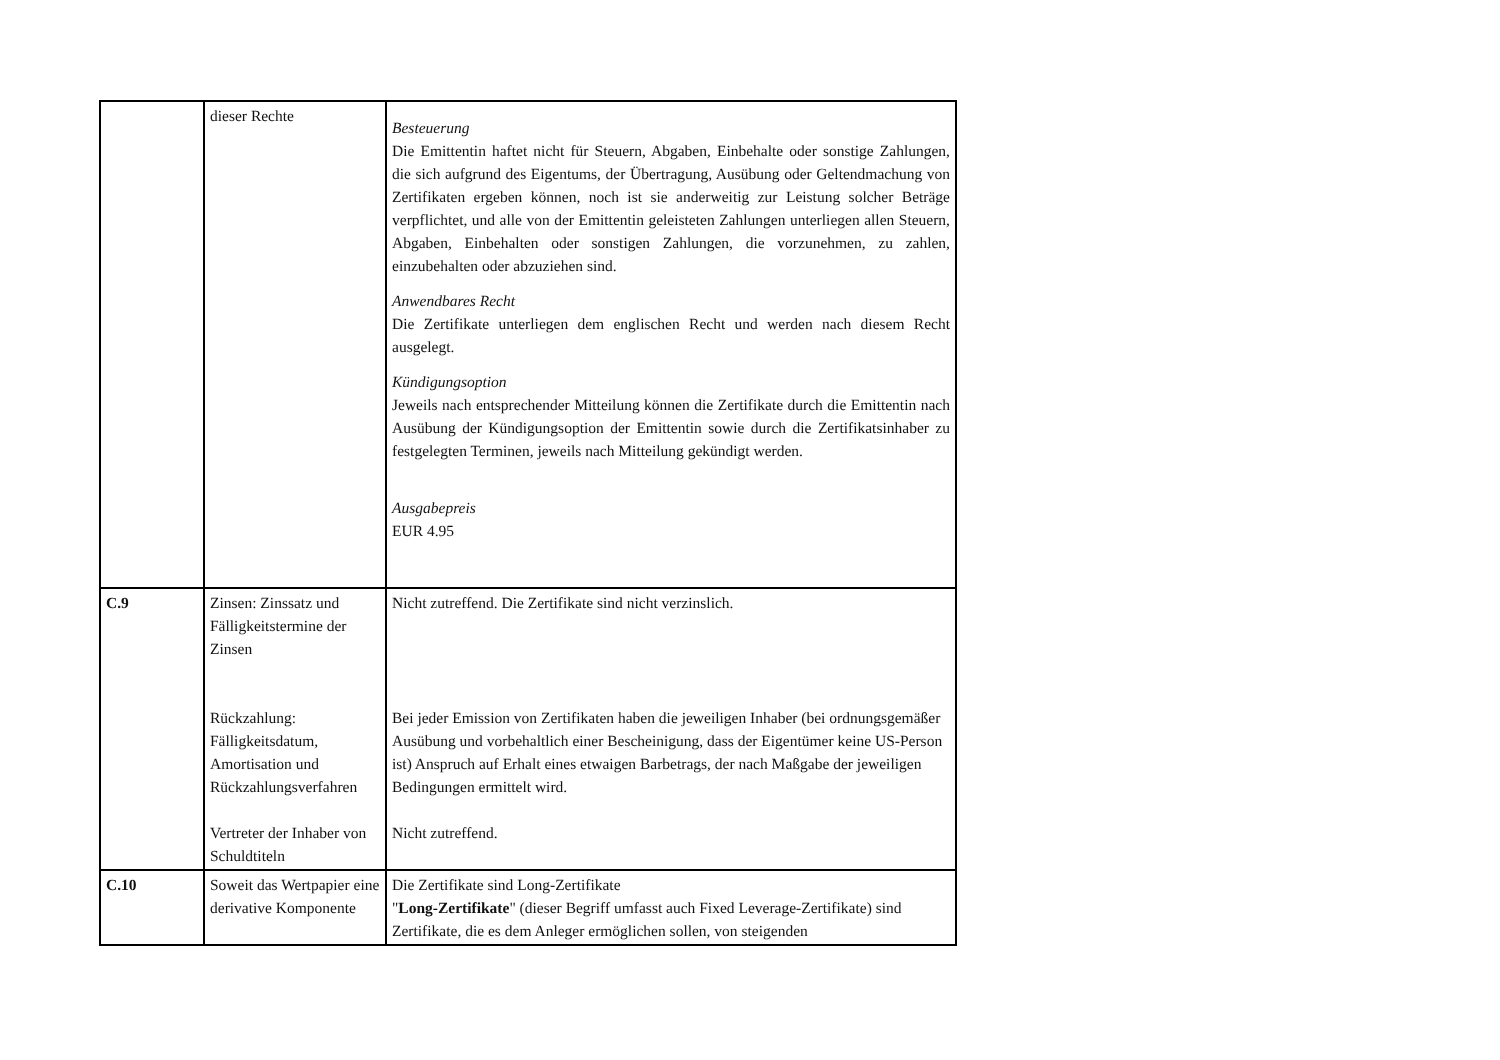| | dieser Rechte | Besteuerung Die Emittentin haftet nicht für Steuern, Abgaben, Einbehalte oder sonstige Zahlungen, die sich aufgrund des Eigentums, der Übertragung, Ausübung oder Geltendmachung von Zertifikaten ergeben können, noch ist sie anderweitig zur Leistung solcher Beträge verpflichtet, und alle von der Emittentin geleisteten Zahlungen unterliegen allen Steuern, Abgaben, Einbehalten oder sonstigen Zahlungen, die vorzunehmen, zu zahlen, einzubehalten oder abzuziehen sind. Anwendbares Recht Die Zertifikate unterliegen dem englischen Recht und werden nach diesem Recht ausgelegt. Kündigungsoption Jeweils nach entsprechender Mitteilung können die Zertifikate durch die Emittentin nach Ausübung der Kündigungsoption der Emittentin sowie durch die Zertifikatsinhaber zu festgelegten Terminen, jeweils nach Mitteilung gekündigt werden. Ausgabepreis EUR 4.95 |
| C.9 | Zinsen: Zinssatz und Fälligkeitstermine der Zinsen Rückzahlung: Fälligkeitsdatum, Amortisation und Rückzahlungsverfahren Vertreter der Inhaber von Schuldtiteln | Nicht zutreffend. Die Zertifikate sind nicht verzinslich. Bei jeder Emission von Zertifikaten haben die jeweiligen Inhaber (bei ordnungsgemäßer Ausübung und vorbehaltlich einer Bescheinigung, dass der Eigentümer keine US-Person ist) Anspruch auf Erhalt eines etwaigen Barbetrags, der nach Maßgabe der jeweiligen Bedingungen ermittelt wird. Nicht zutreffend. |
| C.10 | Soweit das Wertpapier eine derivative Komponente | Die Zertifikate sind Long-Zertifikate " Long-Zertifikate " (dieser Begriff umfasst auch Fixed Leverage-Zertifikate) sind Zertifikate, die es dem Anleger ermöglichen sollen, von steigenden |